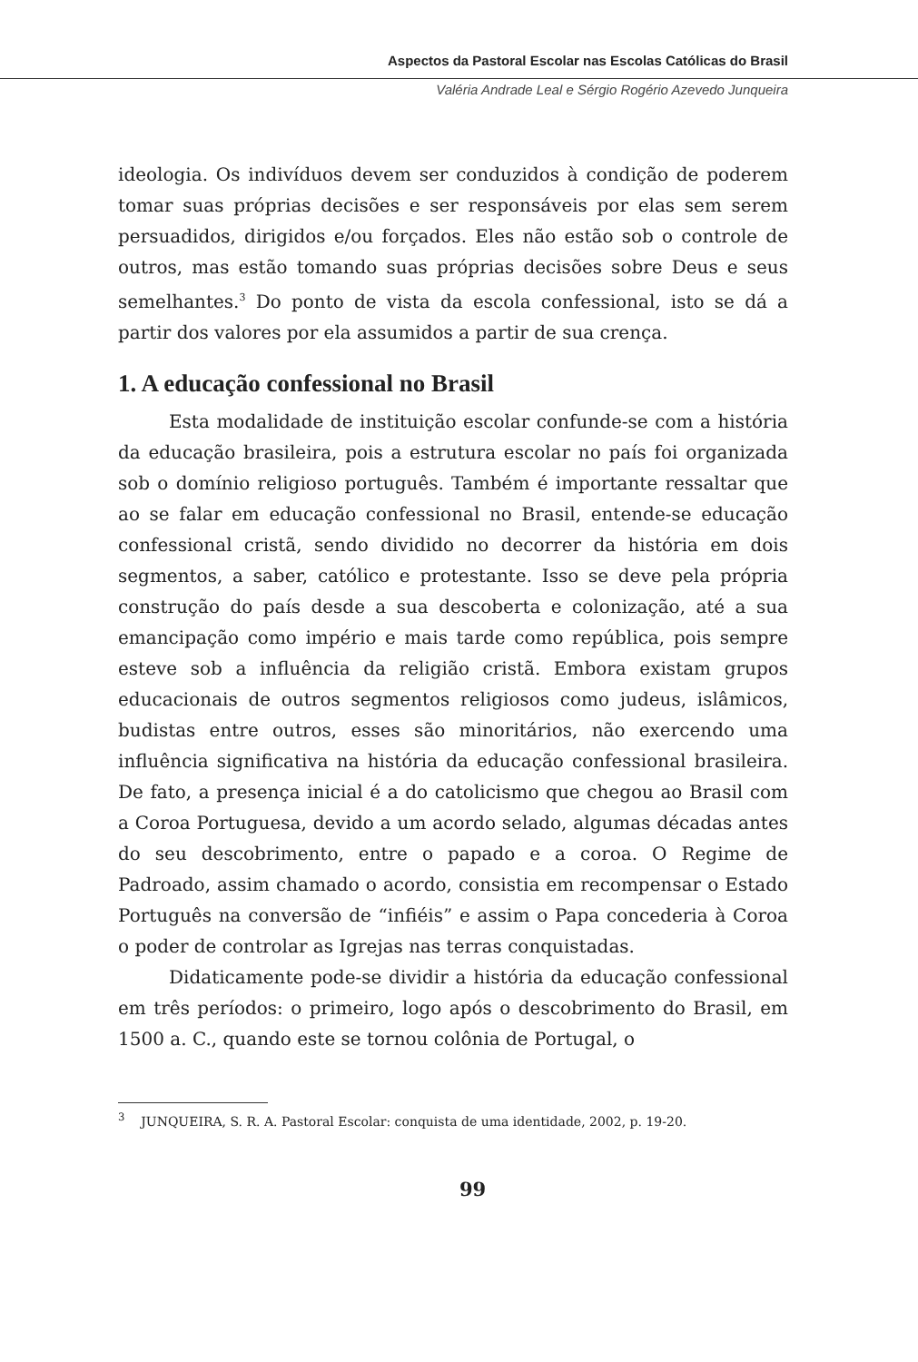Aspectos da Pastoral Escolar nas Escolas Católicas do Brasil
Valéria Andrade Leal e Sérgio Rogério Azevedo Junqueira
ideologia. Os indivíduos devem ser conduzidos à condição de poderem tomar suas próprias decisões e ser responsáveis por elas sem serem persuadidos, dirigidos e/ou forçados. Eles não estão sob o controle de outros, mas estão tomando suas próprias decisões sobre Deus e seus semelhantes.<sup>3</sup> Do ponto de vista da escola confessional, isto se dá a partir dos valores por ela assumidos a partir de sua crença.
1. A educação confessional no Brasil
Esta modalidade de instituição escolar confunde-se com a história da educação brasileira, pois a estrutura escolar no país foi organizada sob o domínio religioso português. Também é importante ressaltar que ao se falar em educação confessional no Brasil, entende-se educação confessional cristã, sendo dividido no decorrer da história em dois segmentos, a saber, católico e protestante. Isso se deve pela própria construção do país desde a sua descoberta e colonização, até a sua emancipação como império e mais tarde como república, pois sempre esteve sob a influência da religião cristã. Embora existam grupos educacionais de outros segmentos religiosos como judeus, islâmicos, budistas entre outros, esses são minoritários, não exercendo uma influência significativa na história da educação confessional brasileira. De fato, a presença inicial é a do catolicismo que chegou ao Brasil com a Coroa Portuguesa, devido a um acordo selado, algumas décadas antes do seu descobrimento, entre o papado e a coroa. O Regime de Padroado, assim chamado o acordo, consistia em recompensar o Estado Português na conversão de “infiéis” e assim o Papa concederia à Coroa o poder de controlar as Igrejas nas terras conquistadas.
Didaticamente pode-se dividir a história da educação confessional em três períodos: o primeiro, logo após o descobrimento do Brasil, em 1500 a. C., quando este se tornou colônia de Portugal, o
<sup>3</sup> JUNQUEIRA, S. R. A. Pastoral Escolar: conquista de uma identidade, 2002, p. 19-20.
99